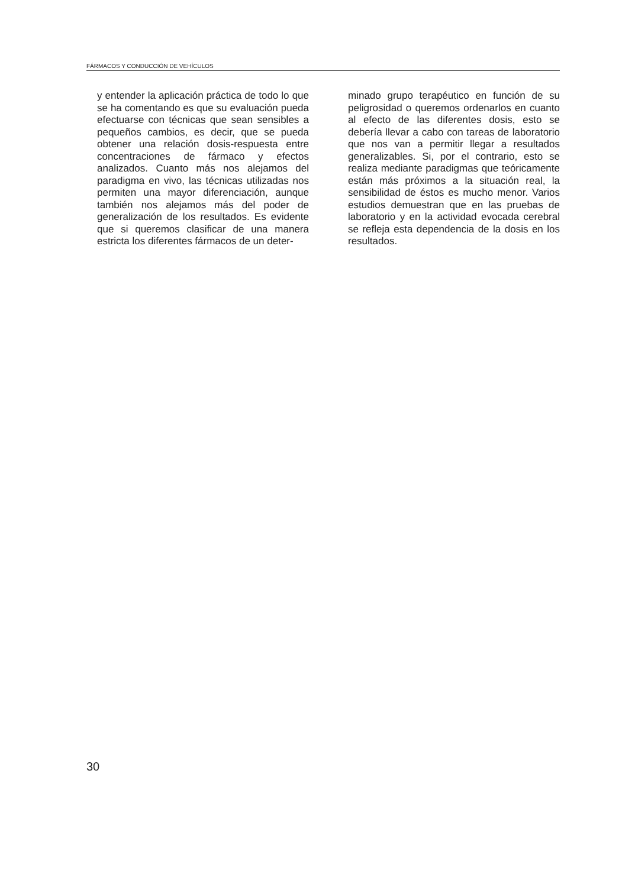FÁRMACOS Y CONDUCCIÓN DE VEHÍCULOS
y entender la aplicación práctica de todo lo que se ha comentando es que su evaluación pueda efectuarse con técnicas que sean sensibles a pequeños cambios, es decir, que se pueda obtener una relación dosis-respuesta entre concentraciones de fármaco y efectos analizados. Cuanto más nos alejamos del paradigma en vivo, las técnicas utilizadas nos permiten una mayor diferenciación, aunque también nos alejamos más del poder de generalización de los resultados. Es evidente que si queremos clasificar de una manera estricta los diferentes fármacos de un deter-
minado grupo terapéutico en función de su peligrosidad o queremos ordenarlos en cuanto al efecto de las diferentes dosis, esto se debería llevar a cabo con tareas de laboratorio que nos van a permitir llegar a resultados generalizables. Si, por el contrario, esto se realiza mediante paradigmas que teóricamente están más próximos a la situación real, la sensibilidad de éstos es mucho menor. Varios estudios demuestran que en las pruebas de laboratorio y en la actividad evocada cerebral se refleja esta dependencia de la dosis en los resultados.
30